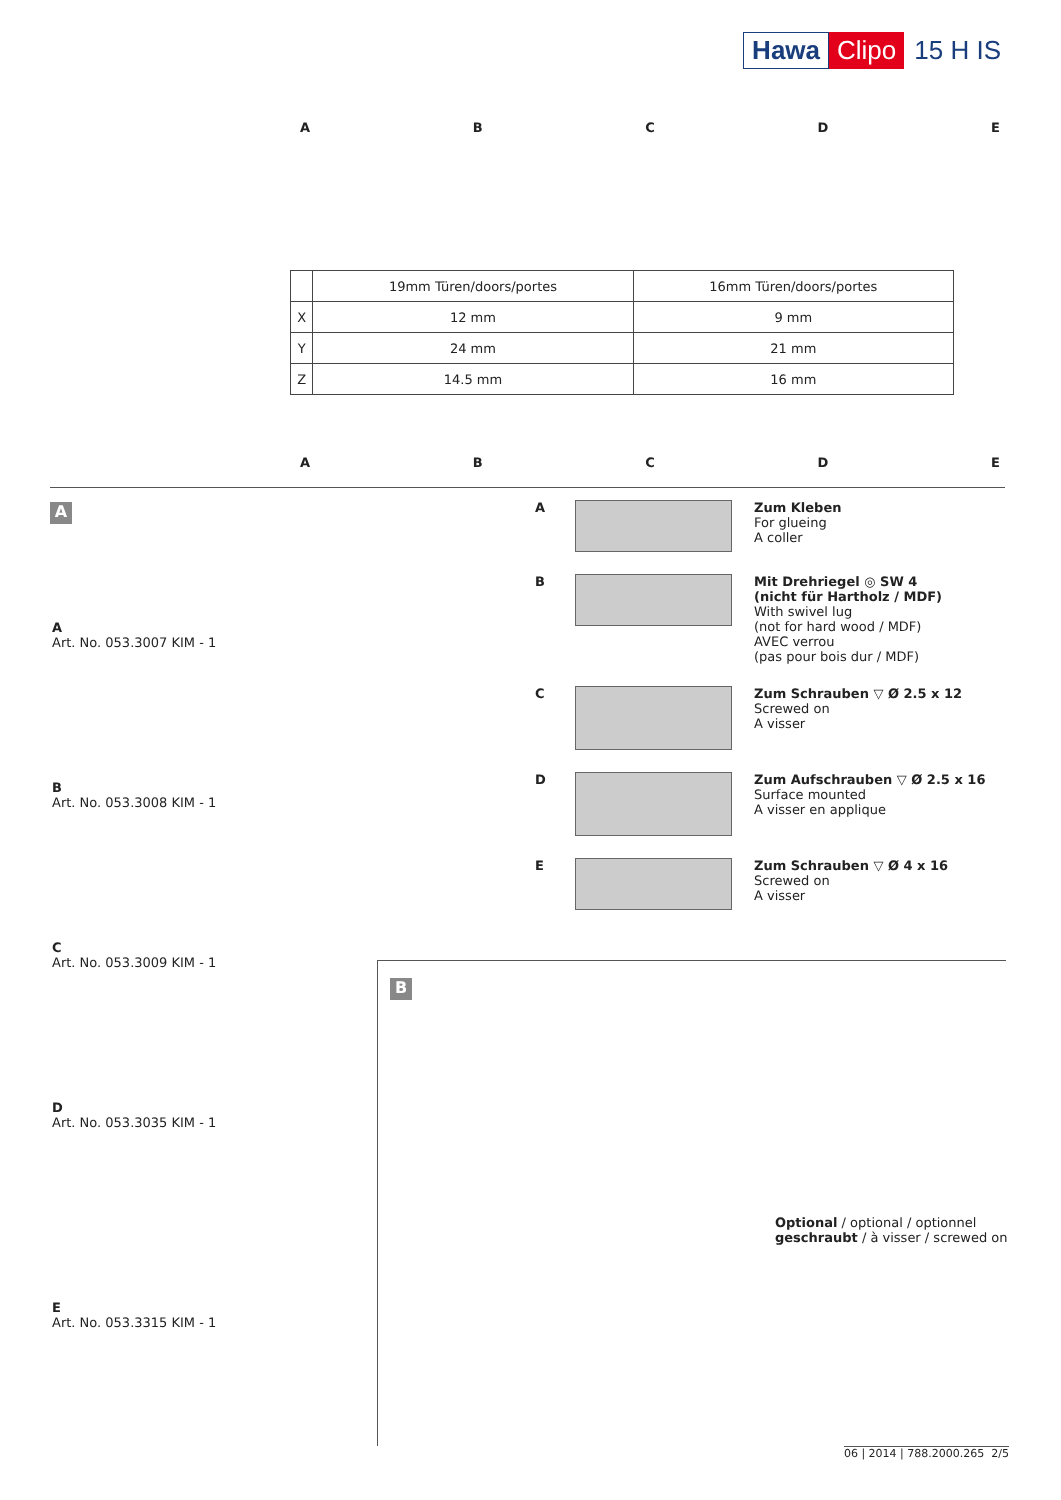Hawa Clipo 15 H IS
ABCDE
| | 19mm Türen/doors/portes | 16mm Türen/doors/portes |
| --- | --- | --- |
| X | 12 mm | 9 mm |
| Y | 24 mm | 21 mm |
| Z | 14.5 mm | 16 mm |
ABCDE
A
A
Art. No. 053.3007 KIM - 1
B
Art. No. 053.3008 KIM - 1
C
Art. No. 053.3009 KIM - 1
D
Art. No. 053.3035 KIM - 1
E
Art. No. 053.3315 KIM - 1
A Zum Kleben
For glueing
A coller
B Mit Drehriegel ◎ SW 4
(nicht für Hartholz / MDF)
With swivel lug
(not for hard wood / MDF)
AVEC verrou
(pas pour bois dur / MDF)
C Zum Schrauben ▽ Ø 2.5 x 12
Screwed on
A visser
D Zum Aufschrauben ▽ Ø 2.5 x 16
Surface mounted
A visser en applique
E Zum Schrauben ▽ Ø 4 x 16
Screwed on
A visser
B
Optional / optional / optionnel
geschraubt / à visser / screwed on
06 | 2014 | 788.2000.265 2/5